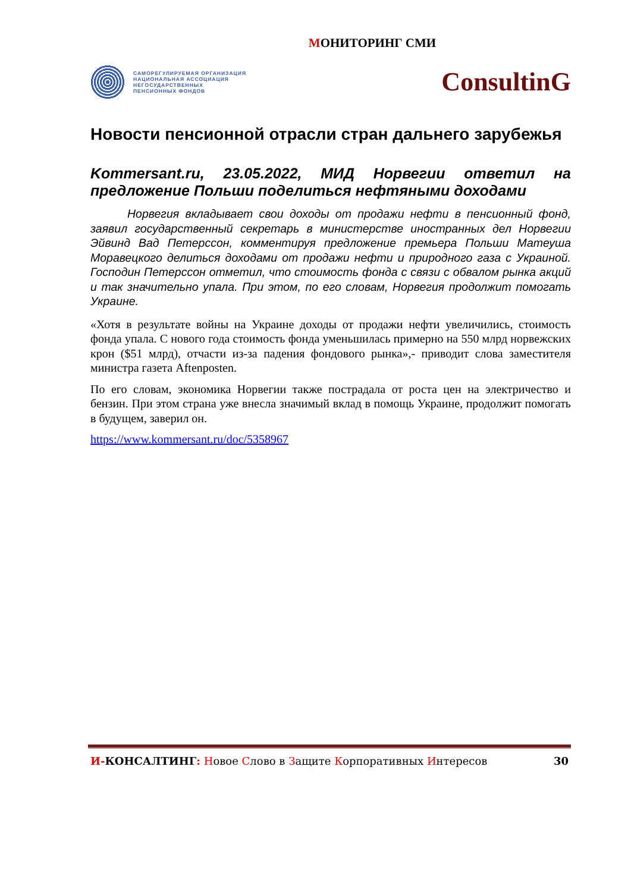МОНИТОРИНГ СМИ
САМОРЕГУЛИРУЕМАЯ ОРГАНИЗАЦИЯ
НАЦИОНАЛЬНАЯ АССОЦИАЦИЯ
НЕГОСУДАРСТВЕННЫХ
ПЕНСИОННЫХ ФОНДОВ
ConsultinG
Новости пенсионной отрасли стран дальнего зарубежья
Kommersant.ru, 23.05.2022, МИД Норвегии ответил на предложение Польши поделиться нефтяными доходами
Норвегия вкладывает свои доходы от продажи нефти в пенсионный фонд, заявил государственный секретарь в министерстве иностранных дел Норвегии Эйвинд Вад Петерссон, комментируя предложение премьера Польши Матеуша Моравецкого делиться доходами от продажи нефти и природного газа с Украиной. Господин Петерссон отметил, что стоимость фонда с связи с обвалом рынка акций и так значительно упала. При этом, по его словам, Норвегия продолжит помогать Украине.
«Хотя в результате войны на Украине доходы от продажи нефти увеличились, стоимость фонда упала. С нового года стоимость фонда уменьшилась примерно на 550 млрд норвежских крон ($51 млрд), отчасти из-за падения фондового рынка»,- приводит слова заместителя министра газета Aftenposten.
По его словам, экономика Норвегии также пострадала от роста цен на электричество и бензин. При этом страна уже внесла значимый вклад в помощь Украине, продолжит помогать в будущем, заверил он.
https://www.kommersant.ru/doc/5358967
И-КОНСАЛТИНГ: Новое Слово в Защите Корпоративных Интересов 30